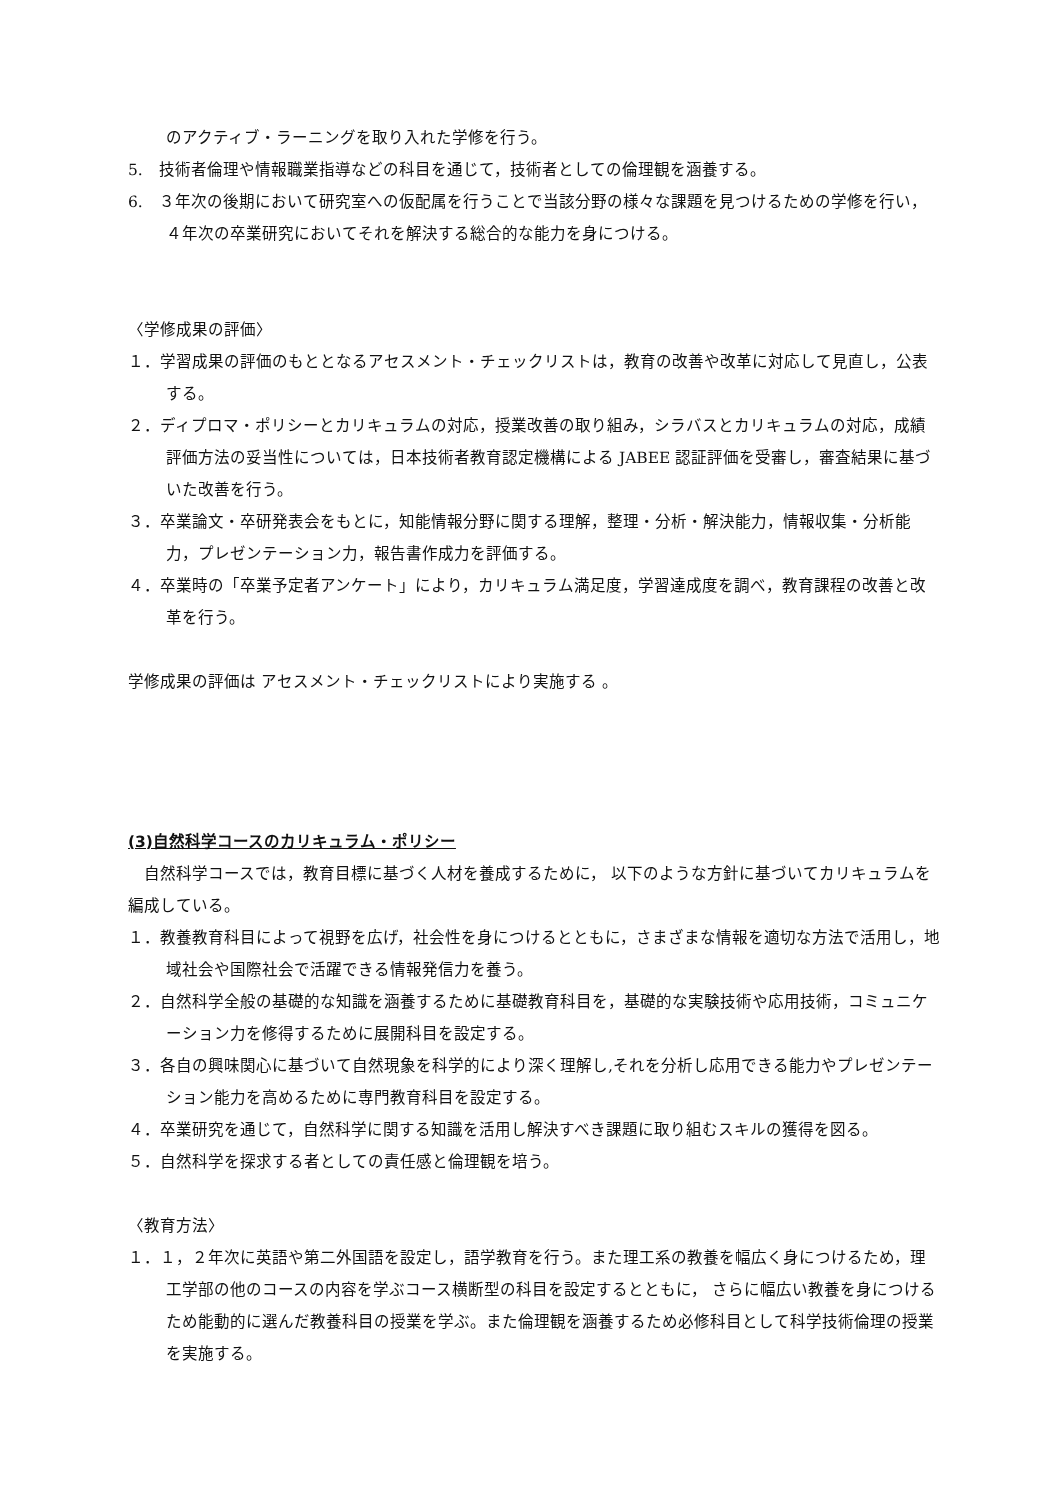のアクティブ・ラーニングを取り入れた学修を行う。
5.　技術者倫理や情報職業指導などの科目を通じて，技術者としての倫理観を涵養する。
6.　３年次の後期において研究室への仮配属を行うことで当該分野の様々な課題を見つけるための学修を行い，４年次の卒業研究においてそれを解決する総合的な能力を身につける。
〈学修成果の評価〉
１．学習成果の評価のもととなるアセスメント・チェックリストは，教育の改善や改革に対応して見直し，公表する。
２．ディプロマ・ポリシーとカリキュラムの対応，授業改善の取り組み，シラバスとカリキュラムの対応，成績評価方法の妥当性については，日本技術者教育認定機構による JABEE 認証評価を受審し，審査結果に基づいた改善を行う。
３．卒業論文・卒研発表会をもとに，知能情報分野に関する理解，整理・分析・解決能力，情報収集・分析能力，プレゼンテーション力，報告書作成力を評価する。
４．卒業時の「卒業予定者アンケート」により，カリキュラム満足度，学習達成度を調べ，教育課程の改善と改革を行う。
学修成果の評価は アセスメント・チェックリストにより実施する 。
(3)自然科学コースのカリキュラム・ポリシー
　自然科学コースでは，教育目標に基づく人材を養成するために， 以下のような方針に基づいてカリキュラムを編成している。
１．教養教育科目によって視野を広げ，社会性を身につけるとともに，さまざまな情報を適切な方法で活用し，地域社会や国際社会で活躍できる情報発信力を養う。
２．自然科学全般の基礎的な知識を涵養するために基礎教育科目を，基礎的な実験技術や応用技術，コミュニケーション力を修得するために展開科目を設定する。
３．各自の興味関心に基づいて自然現象を科学的により深く理解し,それを分析し応用できる能力やプレゼンテーション能力を高めるために専門教育科目を設定する。
４．卒業研究を通じて，自然科学に関する知識を活用し解決すべき課題に取り組むスキルの獲得を図る。
５．自然科学を探求する者としての責任感と倫理観を培う。
〈教育方法〉
１．１，２年次に英語や第二外国語を設定し，語学教育を行う。また理工系の教養を幅広く身につけるため，理工学部の他のコースの内容を学ぶコース横断型の科目を設定するとともに， さらに幅広い教養を身につけるため能動的に選んだ教養科目の授業を学ぶ。また倫理観を涵養するため必修科目として科学技術倫理の授業を実施する。